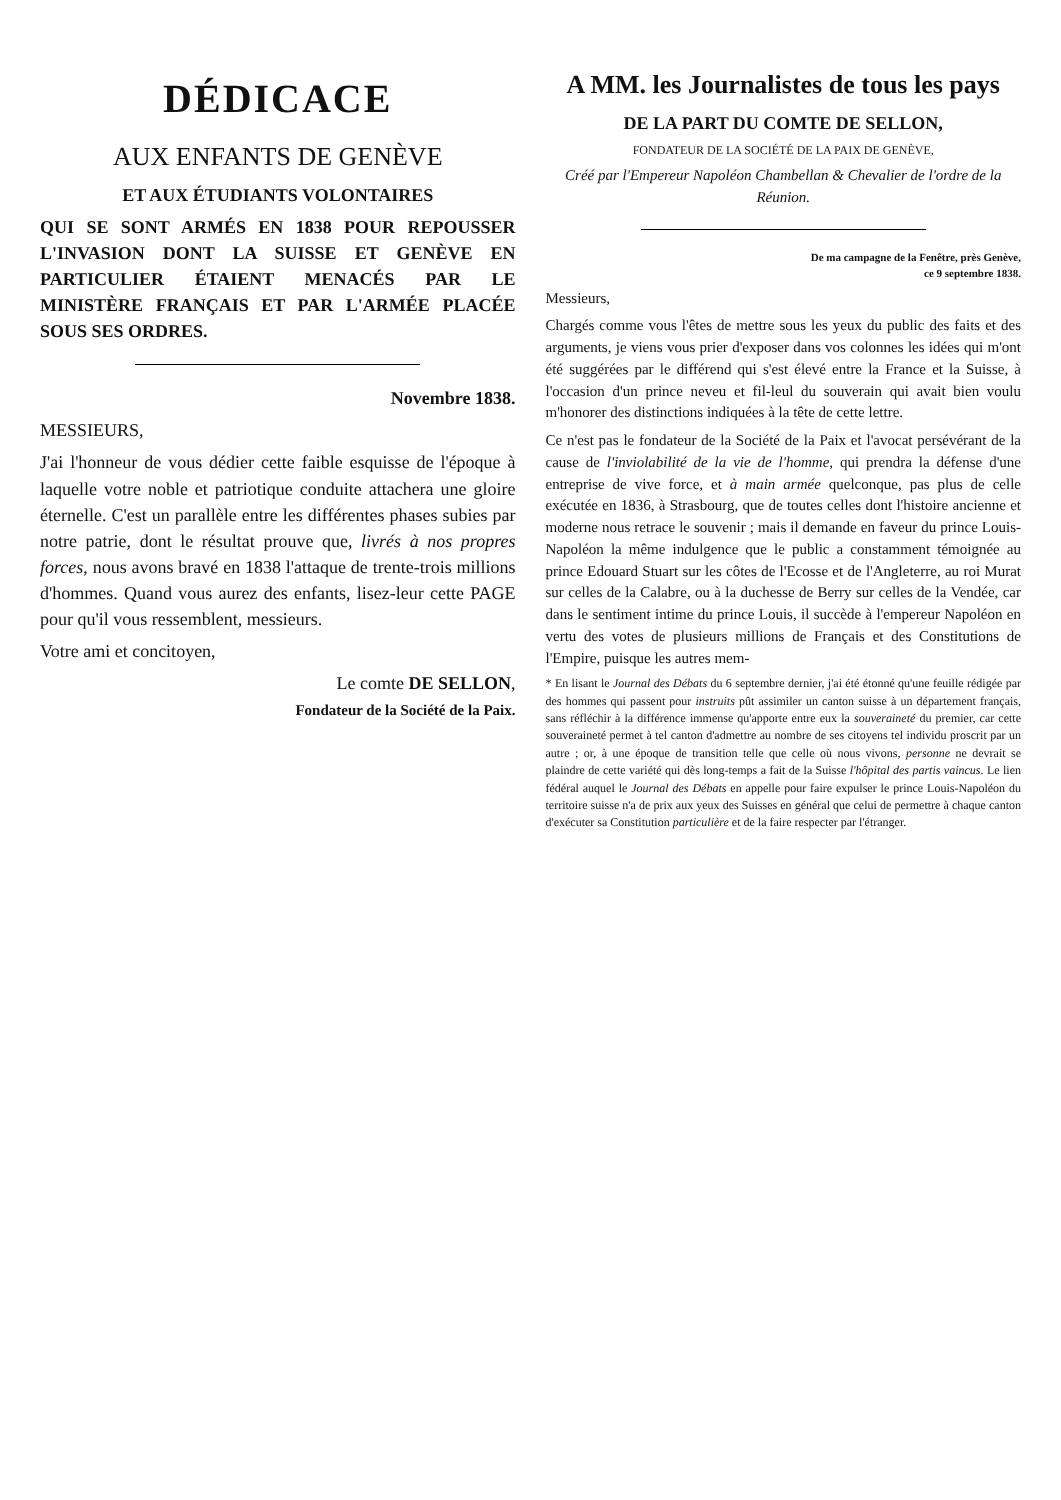DÉDICACE
AUX ENFANTS DE GENÈVE
ET AUX ÉTUDIANTS VOLONTAIRES
QUI SE SONT ARMÉS EN 1838 POUR REPOUSSER L'INVASION DONT LA SUISSE ET GENÈVE EN PARTICULIER ÉTAIENT MENACÉS PAR LE MINISTÈRE FRANÇAIS ET PAR L'ARMÉE PLACÉE SOUS SES ORDRES.
Novembre 1838.
MESSIEURS,
J'ai l'honneur de vous dédier cette faible esquisse de l'époque à laquelle votre noble et patriotique conduite attachera une gloire éternelle. C'est un parallèle entre les différentes phases subies par notre patrie, dont le résultat prouve que, livrés à nos propres forces, nous avons bravé en 1838 l'attaque de trente-trois millions d'hommes. Quand vous aurez des enfants, lisez-leur cette PAGE pour qu'il vous ressemblent, messieurs.
Votre ami et concitoyen,
Le comte DE SELLON,
Fondateur de la Société de la Paix.
A MM. les Journalistes de tous les pays
DE LA PART DU COMTE DE SELLON,
FONDATEUR DE LA SOCIÉTÉ DE LA PAIX DE GENÈVE,
Créé par l'Empereur Napoléon Chambellan & Chevalier de l'ordre de la Réunion.
De ma campagne de la Fenêtre, près Genève,
ce 9 septembre 1838.
Messieurs,
Chargés comme vous l'êtes de mettre sous les yeux du public des faits et des arguments, je viens vous prier d'exposer dans vos colonnes les idées qui m'ont été suggérées par le différend qui s'est élevé entre la France et la Suisse, à l'occasion d'un prince neveu et fil-leul du souverain qui avait bien voulu m'honorer des distinctions indiquées à la tête de cette lettre.
Ce n'est pas le fondateur de la Société de la Paix et l'avocat persévérant de la cause de l'inviolabilité de la vie de l'homme, qui prendra la défense d'une entreprise de vive force, et à main armée quelconque, pas plus de celle exécutée en 1836, à Strasbourg, que de toutes celles dont l'histoire ancienne et moderne nous retrace le souvenir ; mais il demande en faveur du prince Louis-Napoléon la même indulgence que le public a constamment témoignée au prince Edouard Stuart sur les côtes de l'Ecosse et de l'Angleterre, au roi Murat sur celles de la Calabre, ou à la duchesse de Berry sur celles de la Vendée, car dans le sentiment intime du prince Louis, il succède à l'empereur Napoléon en vertu des votes de plusieurs millions de Français et des Constitutions de l'Empire, puisque les autres mem-
* En lisant le Journal des Débats du 6 septembre dernier, j'ai été étonné qu'une feuille rédigée par des hommes qui passent pour instruits pût assimiler un canton suisse à un département français, sans réfléchir à la différence immense qu'apporte entre eux la souveraineté du premier, car cette souveraineté permet à tel canton d'admettre au nombre de ses citoyens tel individu proscrit par un autre ; or, à une époque de transition telle que celle où nous vivons, personne ne devrait se plaindre de cette variété qui dès long-temps a fait de la Suisse l'hôpital des partis vaincus. Le lien fédéral auquel le Journal des Débats en appelle pour faire expulser le prince Louis-Napoléon du territoire suisse n'a de prix aux yeux des Suisses en général que celui de permettre à chaque canton d'exécuter sa Constitution particulière et de la faire respecter par l'étranger.